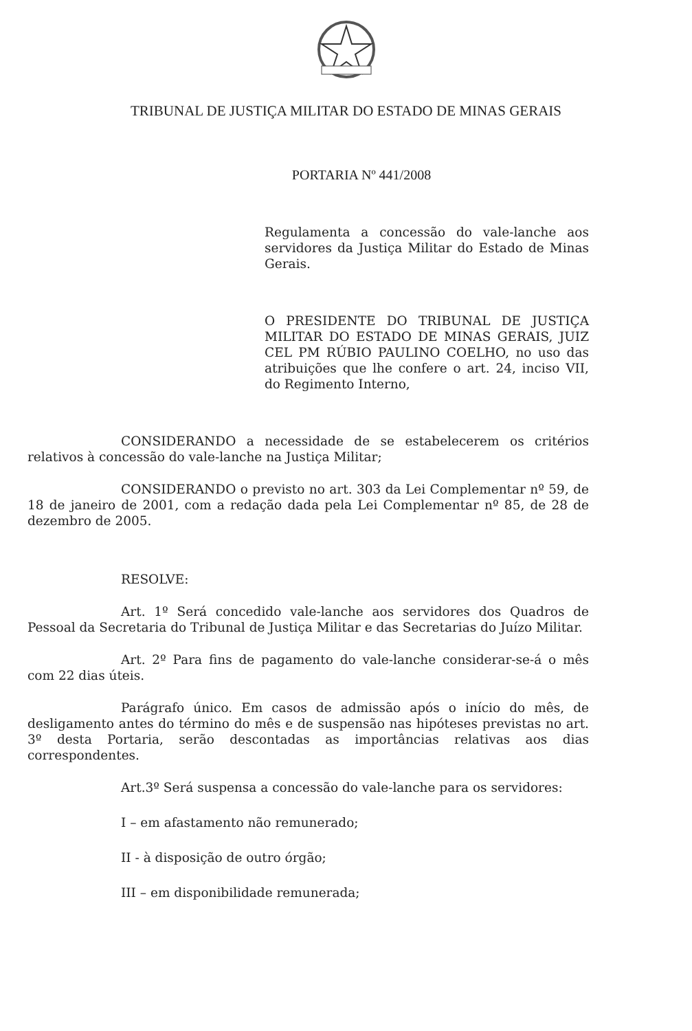TRIBUNAL DE JUSTIÇA MILITAR DO ESTADO DE MINAS GERAIS
PORTARIA Nº 441/2008
Regulamenta a concessão do vale-lanche aos servidores da Justiça Militar do Estado de Minas Gerais.
O PRESIDENTE DO TRIBUNAL DE JUSTIÇA MILITAR DO ESTADO DE MINAS GERAIS, JUIZ CEL PM RÚBIO PAULINO COELHO, no uso das atribuições que lhe confere o art. 24, inciso VII, do Regimento Interno,
CONSIDERANDO a necessidade de se estabelecerem os critérios relativos à concessão do vale-lanche na Justiça Militar;
CONSIDERANDO o previsto no art. 303 da Lei Complementar nº 59, de 18 de janeiro de 2001, com a redação dada pela Lei Complementar nº 85, de 28 de dezembro de 2005.
RESOLVE:
Art. 1º Será concedido vale-lanche aos servidores dos Quadros de Pessoal da Secretaria do Tribunal de Justiça Militar e das Secretarias do Juízo Militar.
Art. 2º Para fins de pagamento do vale-lanche considerar-se-á o mês com 22 dias úteis.
Parágrafo único. Em casos de admissão após o início do mês, de desligamento antes do término do mês e de suspensão nas hipóteses previstas no art. 3º desta Portaria, serão descontadas as importâncias relativas aos dias correspondentes.
Art.3º Será suspensa a concessão do vale-lanche para os servidores:
I – em afastamento não remunerado;
II - à disposição de outro órgão;
III – em disponibilidade remunerada;